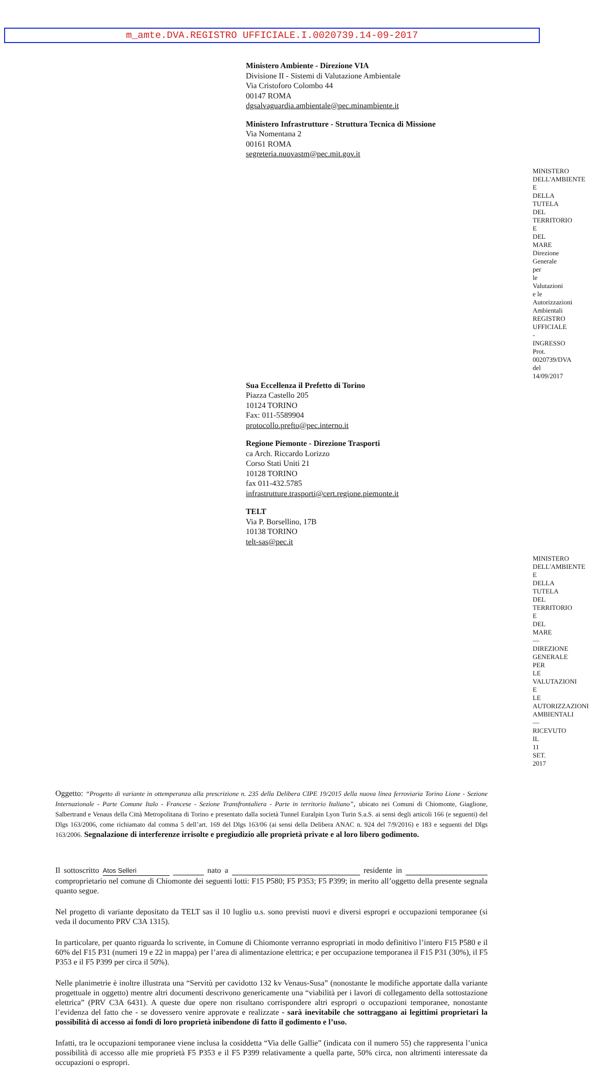m_amte.DVA.REGISTRO UFFICIALE.I.0020739.14-09-2017
Ministero Ambiente - Direzione VIA
Divisione II - Sistemi di Valutazione Ambientale
Via Cristoforo Colombo 44
00147 ROMA
dgsalvaguardia.ambientale@pec.minambiente.it
Ministero Infrastrutture - Struttura Tecnica di Missione
Via Nomentana 2
00161 ROMA
segreteria.nuovastm@pec.mit.gov.it
MINISTERO DELL'AMBIENTE E DELLA TUTELA DEL TERRITORIO E DEL MARE
Direzione Generale per le Valutazioni e le Autorizzazioni Ambientali
REGISTRO UFFICIALE - INGRESSO
Prot. 0020739/DVA del 14/09/2017
Sua Eccellenza il Prefetto di Torino
Piazza Castello 205
10124 TORINO
Fax: 011-5589904
protocollo.prefto@pec.interno.it
Regione Piemonte - Direzione Trasporti
ca Arch. Riccardo Lorizzo
Corso Stati Uniti 21
10128 TORINO
fax 011-432.5785
infrastrutture.trasporti@cert.regione.piemonte.it
TELT
Via P. Borsellino, 17B
10138 TORINO
telt-sas@pec.it
MINISTERO DELL'AMBIENTE E DELLA TUTELA DEL TERRITORIO E DEL MARE — DIREZIONE GENERALE PER LE VALUTAZIONI E LE AUTORIZZAZIONI AMBIENTALI — RICEVUTO IL 11 SET. 2017
Oggetto: “Progetto di variante in ottemperanza alla prescrizione n. 235 della Delibera CIPE 19/2015 della nuova linea ferroviaria Torino Lione - Sezione Internazionale - Parte Comune Italo - Francese - Sezione Transfrontaliera - Parte in territorio Italiano”, ubicato nei Comuni di Chiomonte, Giaglione, Salbertrand e Venaus della Città Metropolitana di Torino e presentato dalla società Tunnel Euralpin Lyon Turin S.a.S. ai sensi degli articoli 166 (e seguenti) del Dlgs 163/2006, come richiamato dal comma 5 dell’art. 169 del Dlgs 163/06 (ai sensi della Delibera ANAC n. 924 del 7/9/2016) e 183 e seguenti del Dlgs 163/2006. Segnalazione di interferenze irrisolte e pregiudizio alle proprietà private e al loro libero godimento.
Il sottoscritto Atos Selleri nato a residente in comproprietario nel comune di Chiomonte dei seguenti lotti: F15 P580; F5 P353; F5 P399; in merito all’oggetto della presente segnala quanto segue.
Nel progetto di variante depositato da TELT sas il 10 luglio u.s. sono previsti nuovi e diversi espropri e occupazioni temporanee (si veda il documento PRV C3A 1315).
In particolare, per quanto riguarda lo scrivente, in Comune di Chiomonte verranno espropriati in modo definitivo l’intero F15 P580 e il 60% del F15 P31 (numeri 19 e 22 in mappa) per l’area di alimentazione elettrica; e per occupazione temporanea il F15 P31 (30%), il F5 P353 e il F5 P399 per circa il 50%).
Nelle planimetrie è inoltre illustrata una “Servitù per cavidotto 132 kv Venaus-Susa” (nonostante le modifiche apportate dalla variante progettuale in oggetto) mentre altri documenti descrivono genericamente una “viabilità per i lavori di collegamento della sottostazione elettrica” (PRV C3A 6431). A queste due opere non risultano corrispondere altri espropri o occupazioni temporanee, nonostante l’evidenza del fatto che - se dovessero venire approvate e realizzate - sarà inevitabile che sottraggano ai legittimi proprietari la possibilità di accesso ai fondi di loro proprietà inibendone di fatto il godimento e l’uso.
Infatti, tra le occupazioni temporanee viene inclusa la cosiddetta “Via delle Gallie” (indicata con il numero 55) che rappresenta l’unica possibilità di accesso alle mie proprietà F5 P353 e il F5 P399 relativamente a quella parte, 50% circa, non altrimenti interessate da occupazioni o espropri.